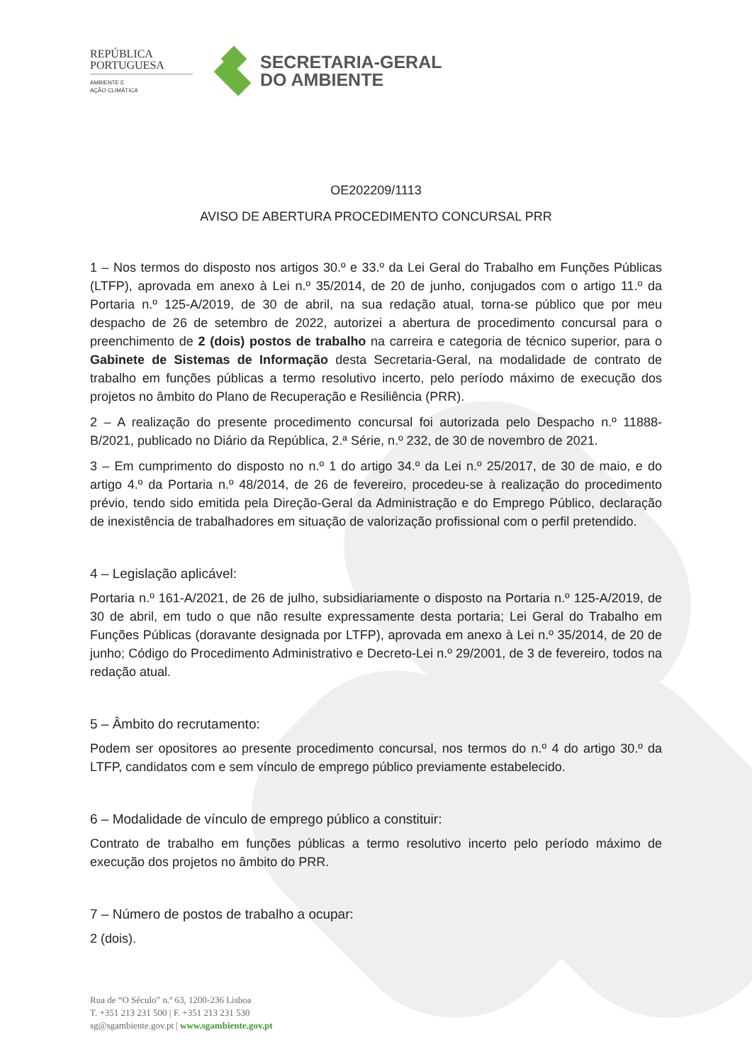REPÚBLICA
PORTUGUESA
AMBIENTE E
AÇÃO CLIMÁTICA
SECRETARIA-GERAL
DO AMBIENTE
OE202209/1113
AVISO DE ABERTURA PROCEDIMENTO CONCURSAL PRR
1 – Nos termos do disposto nos artigos 30.º e 33.º da Lei Geral do Trabalho em Funções Públicas (LTFP), aprovada em anexo à Lei n.º 35/2014, de 20 de junho, conjugados com o artigo 11.º da Portaria n.º 125-A/2019, de 30 de abril, na sua redação atual, torna-se público que por meu despacho de 26 de setembro de 2022, autorizei a abertura de procedimento concursal para o preenchimento de 2 (dois) postos de trabalho na carreira e categoria de técnico superior, para o Gabinete de Sistemas de Informação desta Secretaria-Geral, na modalidade de contrato de trabalho em funções públicas a termo resolutivo incerto, pelo período máximo de execução dos projetos no âmbito do Plano de Recuperação e Resiliência (PRR).
2 – A realização do presente procedimento concursal foi autorizada pelo Despacho n.º 11888-B/2021, publicado no Diário da República, 2.ª Série, n.º 232, de 30 de novembro de 2021.
3 – Em cumprimento do disposto no n.º 1 do artigo 34.º da Lei n.º 25/2017, de 30 de maio, e do artigo 4.º da Portaria n.º 48/2014, de 26 de fevereiro, procedeu-se à realização do procedimento prévio, tendo sido emitida pela Direção-Geral da Administração e do Emprego Público, declaração de inexistência de trabalhadores em situação de valorização profissional com o perfil pretendido.
4 – Legislação aplicável:
Portaria n.º 161-A/2021, de 26 de julho, subsidiariamente o disposto na Portaria n.º 125-A/2019, de 30 de abril, em tudo o que não resulte expressamente desta portaria; Lei Geral do Trabalho em Funções Públicas (doravante designada por LTFP), aprovada em anexo à Lei n.º 35/2014, de 20 de junho; Código do Procedimento Administrativo e Decreto-Lei n.º 29/2001, de 3 de fevereiro, todos na redação atual.
5 – Âmbito do recrutamento:
Podem ser opositores ao presente procedimento concursal, nos termos do n.º 4 do artigo 30.º da LTFP, candidatos com e sem vínculo de emprego público previamente estabelecido.
6 – Modalidade de vínculo de emprego público a constituir:
Contrato de trabalho em funções públicas a termo resolutivo incerto pelo período máximo de execução dos projetos no âmbito do PRR.
7 – Número de postos de trabalho a ocupar:
2 (dois).
Rua de “O Século” n.º 63, 1200-236 Lisboa
T. +351 213 231 500 | F. +351 213 231 530
sg@sgambiente.gov.pt | www.sgambiente.gov.pt